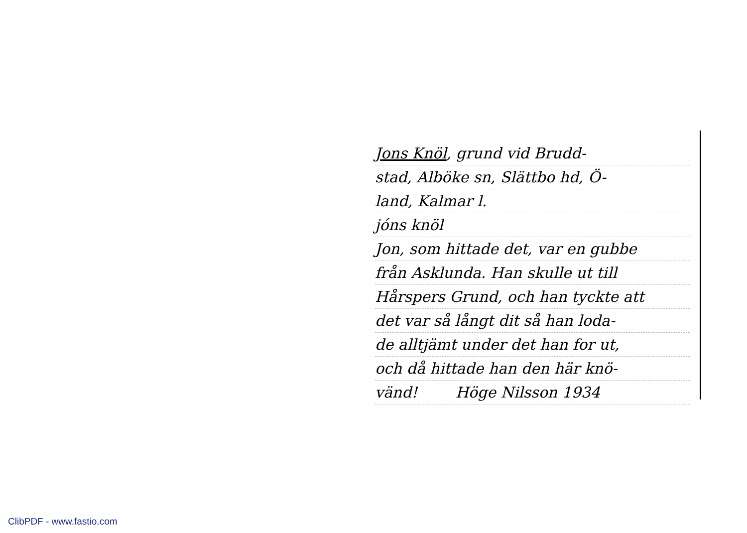Jons Knöl, grund vid Brudd-
stad, Alböke sn, Slättbo hd, Ö-
land, Kalmar l.
jóns knöl
Jon, som hittade det, var en gubbe
från Asklunda. Han skulle ut till
Hårspers Grund, och han tyckte att
det var så långt dit så han loda-
de alltjämt under det han for ut,
och då hittade han den här knö-
vänd! Höge Nilsson 1934
ClibPDF - www.fastio.com